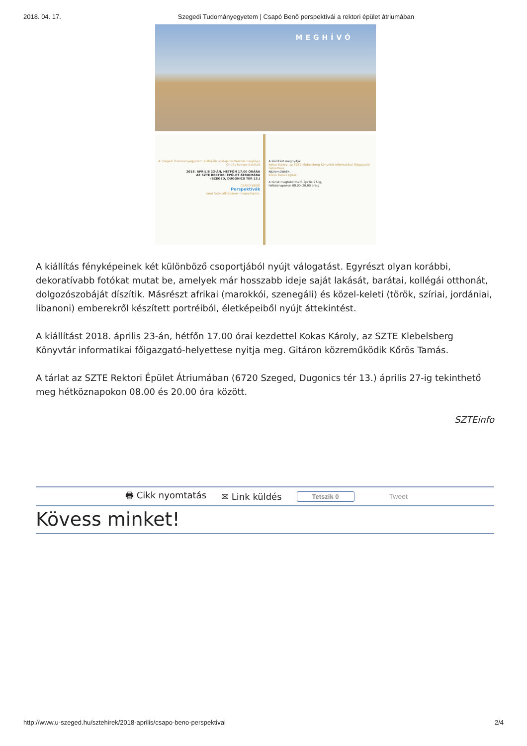2018. 04. 17. Szegedi Tudományegyetem | Csapó Benő perspektívái a rektori épület átriumában
MEGHÍVÓ
A Szegedi Tudományegyetem Kulturális Irodája tisztelettel meghívja Önt és kedves barátait
2018. ÁPRILIS 23-ÁN, HÉTFŐN 17.00 ÓRÁRA
AZ SZTE REKTORI ÉPÜLET ÁTRIUMÁBA
(SZEGED, DUGONICS TÉR 13.)
CSAPÓ BENŐ
Perspektívák
című fotókiállításának megnyitójára.
A kiállítást megnyitja:
Kokas Károly, az SZTE Klebelsberg Könyvtár informatikai főigazgató-helyettese
Közreműködik:
Kőrös Tamás (gitár)
A tárlat megtekinthető április 27-ig,
hétköznapokon 08.00–20.00 óráig.
A kiállítás fényképeinek két különböző csoportjából nyújt válogatást. Egyrészt olyan korábbi, dekoratívabb fotókat mutat be, amelyek már hosszabb ideje saját lakását, barátai, kollégái otthonát, dolgozószobáját díszítik. Másrészt afrikai (marokkói, szenegáli) és közel-keleti (török, szíriai, jordániai, libanoni) emberekről készített portréiból, életképeiből nyújt áttekintést.
A kiállítást 2018. április 23-án, hétfőn 17.00 órai kezdettel Kokas Károly, az SZTE Klebelsberg Könyvtár informatikai főigazgató-helyettese nyitja meg. Gitáron közreműködik Kőrös Tamás.
A tárlat az SZTE Rektori Épület Átriumában (6720 Szeged, Dugonics tér 13.) április 27-ig tekinthető meg hétköznapokon 08.00 és 20.00 óra között.
SZTEinfo
🖶 Cikk nyomtatás ✉ Link küldés Tetszik 0 Tweet
Kövess minket!
http://www.u-szeged.hu/sztehirek/2018-aprilis/csapo-beno-perspektivai 2/4